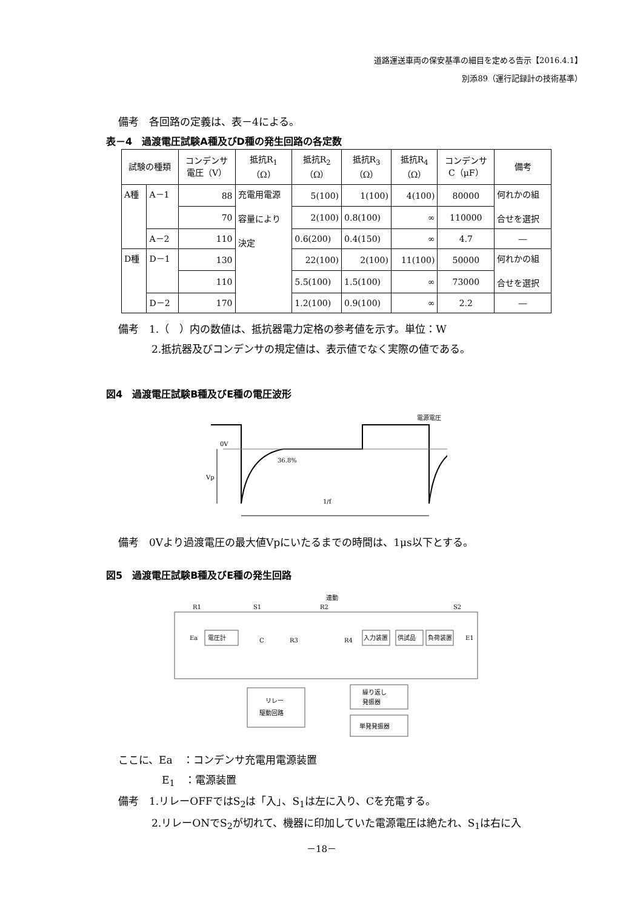道路運送車両の保安基準の細目を定める告示【2016.4.1】
別添89（運行記録計の技術基準）
備考　各回路の定義は、表－4による。
表－4　過渡電圧試験A種及びD種の発生回路の各定数
| 試験の種類 | | コンデンサ 電圧（V） | 抵抗R<sub>1</sub> （Ω） | 抵抗R<sub>2</sub> （Ω） | 抵抗R<sub>3</sub> （Ω） | 抵抗R<sub>4</sub> （Ω） | コンデンサ C（μF） | 備考 |
| --- | --- | --- | --- | --- | --- | --- | --- | --- |
| A種 | A－1 | 88 | 充電用電源 容量により 決定 | 5(100) | 1(100) | 4(100) | 80000 | 何れかの組 合せを選択 |
| | | 70 | | 2(100) | 0.8(100) | ∞ | 110000 | |
| | A－2 | 110 | | 0.6(200) | 0.4(150) | ∞ | 4.7 | ― |
| D種 | D－1 | 130 | | 22(100) | 2(100) | 11(100) | 50000 | 何れかの組 合せを選択 |
| | | 110 | | 5.5(100) | 1.5(100) | ∞ | 73000 | |
| | D－2 | 170 | | 1.2(100) | 0.9(100) | ∞ | 2.2 | ― |
備考　1.（　）内の数値は、抵抗器電力定格の参考値を示す。単位：W
2.抵抗器及びコンデンサの規定値は、表示値でなく実際の値である。
図4　過渡電圧試験B種及びE種の電圧波形
36.8%
0V
Vp
1/f
電源電圧
備考　0Vより過渡電圧の最大値Vpにいたるまでの時間は、1μs以下とする。
図5　過渡電圧試験B種及びE種の発生回路
連動
R1
S1
R2
S2
Ea
電圧計
C
R3
R4
入力装置
供試品
負荷装置
E1
リレー
駆動回路
繰り返し
発振器
単発発振器
ここに、Ea　：コンデンサ充電用電源装置
E<sub>1</sub>　：電源装置
備考　1.リレーOFFではS<sub>2</sub>は「入」、S<sub>1</sub>は左に入り、Cを充電する。
2.リレーONでS<sub>2</sub>が切れて、機器に印加していた電源電圧は絶たれ、S<sub>1</sub>は右に入
－18－